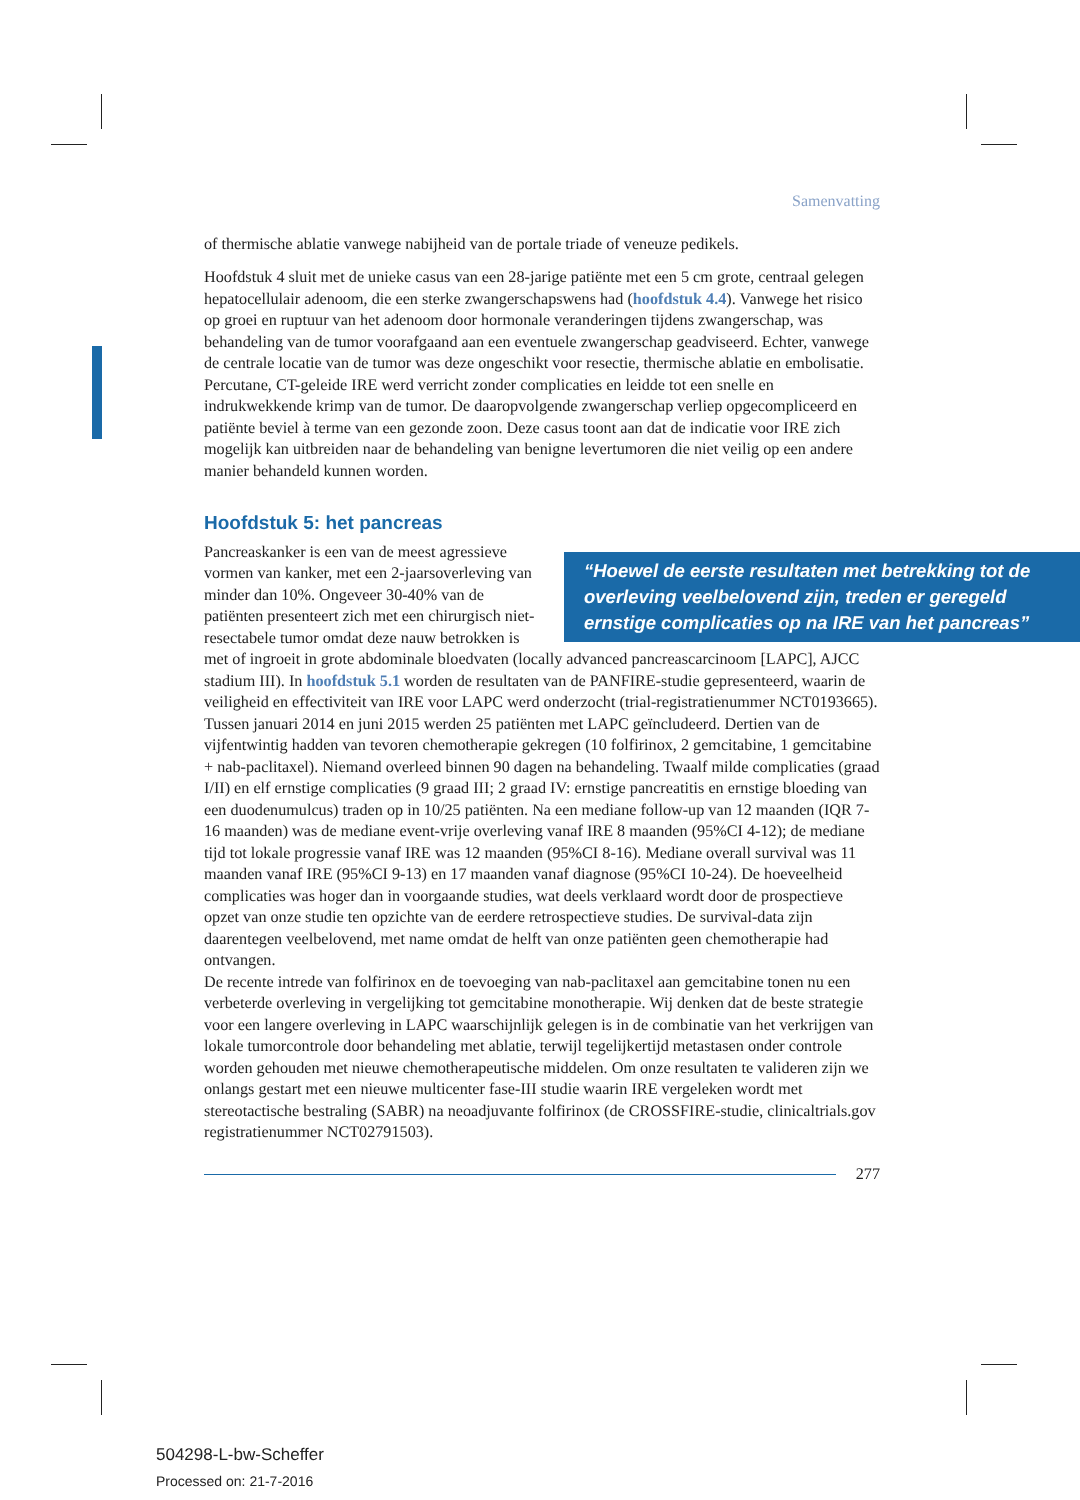Samenvatting
of thermische ablatie vanwege nabijheid van de portale triade of veneuze pedikels.
Hoofdstuk 4 sluit met de unieke casus van een 28-jarige patiënte met een 5 cm grote, centraal gelegen hepatocellulair adenoom, die een sterke zwangerschapswens had (hoofdstuk 4.4). Vanwege het risico op groei en ruptuur van het adenoom door hormonale veranderingen tijdens zwangerschap, was behandeling van de tumor voorafgaand aan een eventuele zwangerschap geadviseerd. Echter, vanwege de centrale locatie van de tumor was deze ongeschikt voor resectie, thermische ablatie en embolisatie. Percutane, CT-geleide IRE werd verricht zonder complicaties en leidde tot een snelle en indrukwekkende krimp van de tumor. De daaropvolgende zwangerschap verliep opgecompliceerd en patiënte beviel à terme van een gezonde zoon. Deze casus toont aan dat de indicatie voor IRE zich mogelijk kan uitbreiden naar de behandeling van benigne levertumoren die niet veilig op een andere manier behandeld kunnen worden.
Hoofdstuk 5: het pancreas
“Hoewel de eerste resultaten met betrekking tot de overleving veelbelovend zijn, treden er geregeld ernstige complicaties op na IRE van het pancreas” Pancreaskanker is een van de meest agressieve vormen van kanker, met een 2-jaarsoverleving van minder dan 10%. Ongeveer 30-40% van de patiënten presenteert zich met een chirurgisch niet-resectabele tumor omdat deze nauw betrokken is met of ingroeit in grote abdominale bloedvaten (locally advanced pancreascarcinoom [LAPC], AJCC stadium III). In hoofdstuk 5.1 worden de resultaten van de PANFIRE-studie gepresenteerd, waarin de veiligheid en effectiviteit van IRE voor LAPC werd onderzocht (trial-registratienummer NCT0193665). Tussen januari 2014 en juni 2015 werden 25 patiënten met LAPC geïncludeerd. Dertien van de vijfentwintig hadden van tevoren chemotherapie gekregen (10 folfirinox, 2 gemcitabine, 1 gemcitabine + nab-paclitaxel). Niemand overleed binnen 90 dagen na behandeling. Twaalf milde complicaties (graad I/II) en elf ernstige complicaties (9 graad III; 2 graad IV: ernstige pancreatitis en ernstige bloeding van een duodenumulcus) traden op in 10/25 patiënten. Na een mediane follow-up van 12 maanden (IQR 7-16 maanden) was de mediane event-vrije overleving vanaf IRE 8 maanden (95%CI 4-12); de mediane tijd tot lokale progressie vanaf IRE was 12 maanden (95%CI 8-16). Mediane overall survival was 11 maanden vanaf IRE (95%CI 9-13) en 17 maanden vanaf diagnose (95%CI 10-24). De hoeveelheid complicaties was hoger dan in voorgaande studies, wat deels verklaard wordt door de prospectieve opzet van onze studie ten opzichte van de eerdere retrospectieve studies. De survival-data zijn daarentegen veelbelovend, met name omdat de helft van onze patiënten geen chemotherapie had ontvangen.
De recente intrede van folfirinox en de toevoeging van nab-paclitaxel aan gemcitabine tonen nu een verbeterde overleving in vergelijking tot gemcitabine monotherapie. Wij denken dat de beste strategie voor een langere overleving in LAPC waarschijnlijk gelegen is in de combinatie van het verkrijgen van lokale tumorcontrole door behandeling met ablatie, terwijl tegelijkertijd metastasen onder controle worden gehouden met nieuwe chemotherapeutische middelen. Om onze resultaten te valideren zijn we onlangs gestart met een nieuwe multicenter fase-III studie waarin IRE vergeleken wordt met stereotactische bestraling (SABR) na neoadjuvante folfirinox (de CROSSFIRE-studie, clinicaltrials.gov registratienummer NCT02791503).
277
504298-L-bw-Scheffer
Processed on: 21-7-2016